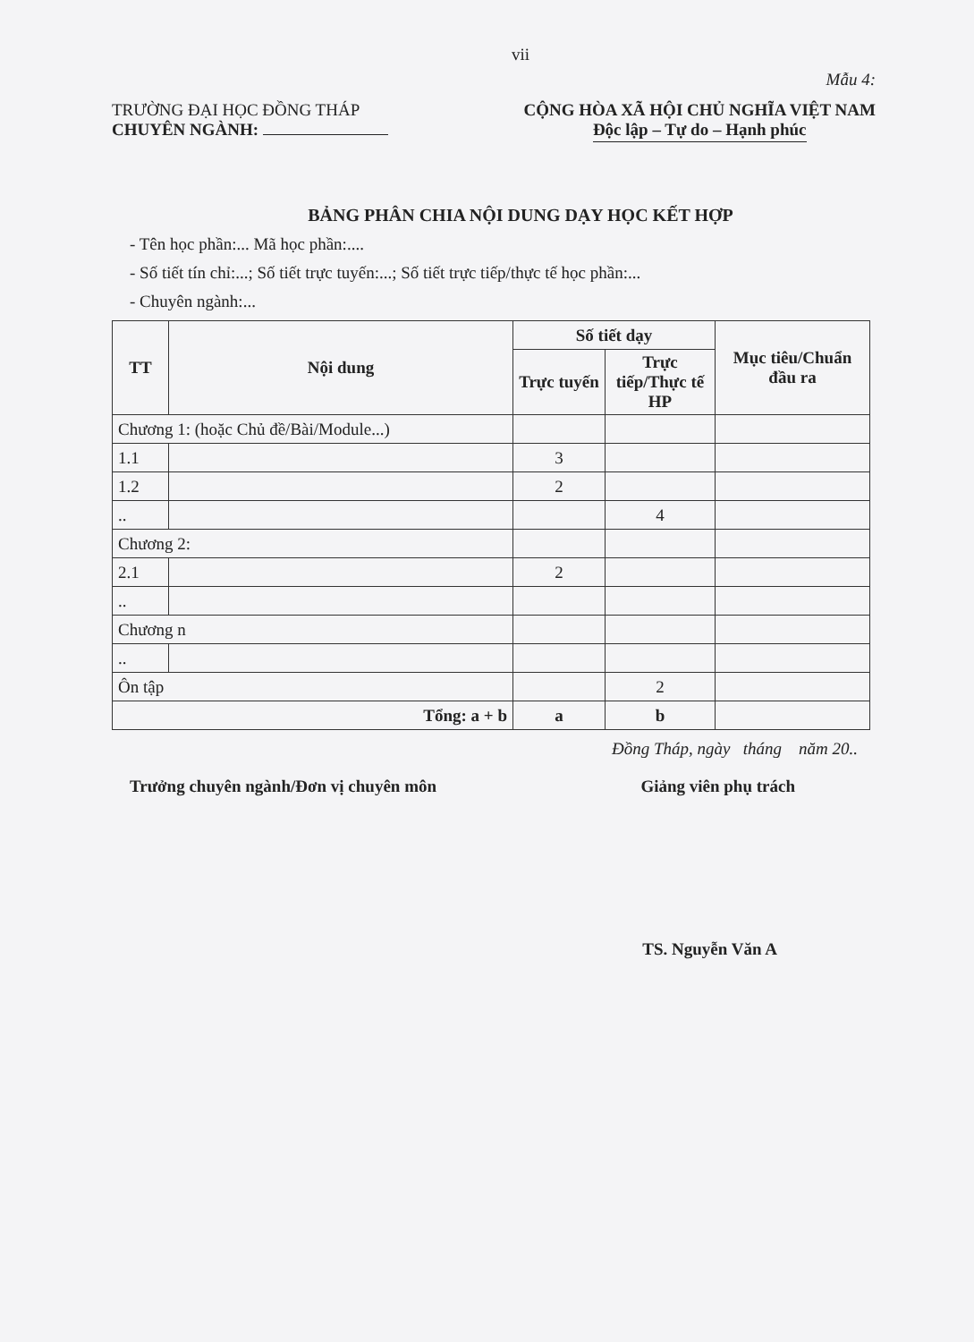vii
Mẫu 4:
TRƯỜNG ĐẠI HỌC ĐỒNG THÁP
CHUYÊN NGÀNH:
CỘNG HÒA XÃ HỘI CHỦ NGHĨA VIỆT NAM
Độc lập – Tự do – Hạnh phúc
BẢNG PHÂN CHIA NỘI DUNG DẠY HỌC KẾT HỢP
- Tên học phần:... Mã học phần:....
- Số tiết tín chỉ:...; Số tiết trực tuyến:...; Số tiết trực tiếp/thực tế học phần:...
- Chuyên ngành:...
| TT | Nội dung | Số tiết dạy | | Mục tiêu/Chuẩn đầu ra |
| --- | --- | --- | --- | --- |
| | | Trực tuyến | Trực tiếp/Thực tế HP | |
| Chương 1: (hoặc Chủ đề/Bài/Module...) | | | | |
| 1.1 | | 3 | | |
| 1.2 | | 2 | | |
| .. | | | 4 | |
| Chương 2: | | | | |
| 2.1 | | 2 | | |
| .. | | | | |
| Chương n | | | | |
| .. | | | | |
| Ôn tập | | | 2 | |
| Tổng: a + b | | a | b | |
Đồng Tháp, ngày tháng năm 20..
Trưởng chuyên ngành/Đơn vị chuyên môn Giảng viên phụ trách
TS. Nguyễn Văn A